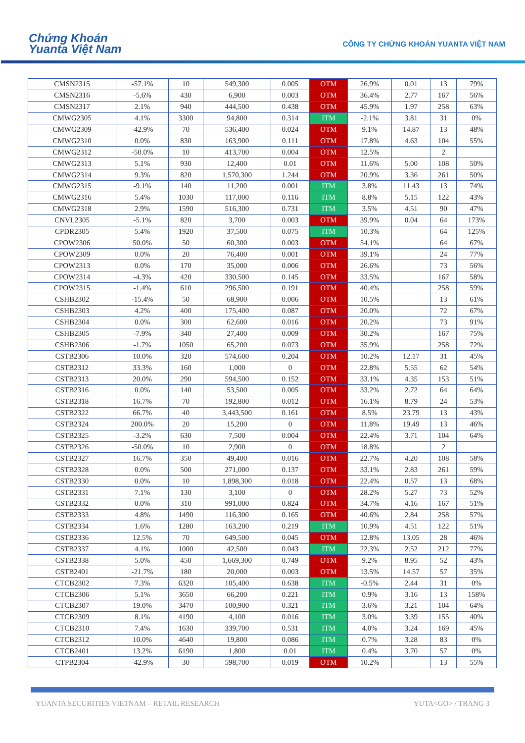Chứng Khoán
Yuanta Việt Nam
CÔNG TY CHỨNG KHOÁN YUANTA VIỆT NAM
| CMSN2315 | -57.1% | 10 | 549,300 | 0.005 | OTM | 26.9% | 0.01 | 13 | 79% |
| CMSN2316 | -5.6% | 430 | 6,900 | 0.003 | OTM | 36.4% | 2.77 | 167 | 56% |
| CMSN2317 | 2.1% | 940 | 444,500 | 0.438 | OTM | 45.9% | 1.97 | 258 | 63% |
| CMWG2305 | 4.1% | 3300 | 94,800 | 0.314 | ITM | -2.1% | 3.81 | 31 | 0% |
| CMWG2309 | -42.9% | 70 | 536,400 | 0.024 | OTM | 9.1% | 14.87 | 13 | 48% |
| CMWG2310 | 0.0% | 830 | 163,900 | 0.111 | OTM | 17.8% | 4.63 | 104 | 55% |
| CMWG2312 | -50.0% | 10 | 413,700 | 0.004 | OTM | 12.5% | | 2 | |
| CMWG2313 | 5.1% | 930 | 12,400 | 0.01 | OTM | 11.6% | 5.00 | 108 | 50% |
| CMWG2314 | 9.3% | 820 | 1,570,300 | 1.244 | OTM | 20.9% | 3.36 | 261 | 50% |
| CMWG2315 | -9.1% | 140 | 11,200 | 0.001 | ITM | 3.8% | 11.43 | 13 | 74% |
| CMWG2316 | 5.4% | 1030 | 117,000 | 0.116 | ITM | 8.8% | 5.15 | 122 | 43% |
| CMWG2318 | 2.9% | 1590 | 516,300 | 0.731 | ITM | 3.5% | 4.51 | 90 | 47% |
| CNVL2305 | -5.1% | 820 | 3,700 | 0.003 | OTM | 39.9% | 0.04 | 64 | 173% |
| CPDR2305 | 5.4% | 1920 | 37,500 | 0.075 | ITM | 10.3% | | 64 | 125% |
| CPOW2306 | 50.0% | 50 | 60,300 | 0.003 | OTM | 54.1% | | 64 | 67% |
| CPOW2309 | 0.0% | 20 | 76,400 | 0.001 | OTM | 39.1% | | 24 | 77% |
| CPOW2313 | 0.0% | 170 | 35,000 | 0.006 | OTM | 26.6% | | 73 | 56% |
| CPOW2314 | -4.3% | 420 | 330,500 | 0.145 | OTM | 33.5% | | 167 | 58% |
| CPOW2315 | -1.4% | 610 | 296,500 | 0.191 | OTM | 40.4% | | 258 | 59% |
| CSHB2302 | -15.4% | 50 | 68,900 | 0.006 | OTM | 10.5% | | 13 | 61% |
| CSHB2303 | 4.2% | 400 | 175,400 | 0.087 | OTM | 20.0% | | 72 | 67% |
| CSHB2304 | 0.0% | 300 | 62,600 | 0.016 | OTM | 20.2% | | 73 | 91% |
| CSHB2305 | -7.9% | 340 | 27,400 | 0.009 | OTM | 30.2% | | 167 | 75% |
| CSHB2306 | -1.7% | 1050 | 65,200 | 0.073 | OTM | 35.9% | | 258 | 72% |
| CSTB2306 | 10.0% | 320 | 574,600 | 0.204 | OTM | 10.2% | 12.17 | 31 | 45% |
| CSTB2312 | 33.3% | 160 | 1,000 | 0 | OTM | 22.8% | 5.55 | 62 | 54% |
| CSTB2313 | 20.0% | 290 | 594,500 | 0.152 | OTM | 33.1% | 4.35 | 153 | 51% |
| CSTB2316 | 0.0% | 140 | 53,500 | 0.005 | OTM | 33.2% | 2.72 | 64 | 64% |
| CSTB2318 | 16.7% | 70 | 192,800 | 0.012 | OTM | 16.1% | 8.79 | 24 | 53% |
| CSTB2322 | 66.7% | 40 | 3,443,500 | 0.161 | OTM | 8.5% | 23.79 | 13 | 43% |
| CSTB2324 | 200.0% | 20 | 15,200 | 0 | OTM | 11.8% | 19.49 | 13 | 46% |
| CSTB2325 | -3.2% | 630 | 7,500 | 0.004 | OTM | 22.4% | 3.71 | 104 | 64% |
| CSTB2326 | -50.0% | 10 | 2,900 | 0 | OTM | 18.8% | | 2 | |
| CSTB2327 | 16.7% | 350 | 49,400 | 0.016 | OTM | 22.7% | 4.20 | 108 | 58% |
| CSTB2328 | 0.0% | 500 | 271,000 | 0.137 | OTM | 33.1% | 2.83 | 261 | 59% |
| CSTB2330 | 0.0% | 10 | 1,898,300 | 0.018 | OTM | 22.4% | 0.57 | 13 | 68% |
| CSTB2331 | 7.1% | 130 | 3,100 | 0 | OTM | 28.2% | 5.27 | 73 | 52% |
| CSTB2332 | 0.0% | 310 | 991,000 | 0.824 | OTM | 34.7% | 4.16 | 167 | 51% |
| CSTB2333 | 4.8% | 1490 | 116,300 | 0.165 | OTM | 40.6% | 2.84 | 258 | 57% |
| CSTB2334 | 1.6% | 1280 | 163,200 | 0.219 | ITM | 10.9% | 4.51 | 122 | 51% |
| CSTB2336 | 12.5% | 70 | 649,500 | 0.045 | OTM | 12.8% | 13.05 | 28 | 46% |
| CSTB2337 | 4.1% | 1000 | 42,500 | 0.043 | ITM | 22.3% | 2.52 | 212 | 77% |
| CSTB2338 | 5.0% | 450 | 1,669,300 | 0.749 | OTM | 9.2% | 8.95 | 52 | 43% |
| CSTB2401 | -21.7% | 180 | 20,000 | 0.003 | OTM | 13.5% | 14.57 | 57 | 35% |
| CTCB2302 | 7.3% | 6320 | 105,400 | 0.638 | ITM | -0.5% | 2.44 | 31 | 0% |
| CTCB2306 | 5.1% | 3650 | 66,200 | 0.221 | ITM | 0.9% | 3.16 | 13 | 158% |
| CTCB2307 | 19.0% | 3470 | 100,900 | 0.321 | ITM | 3.6% | 3.21 | 104 | 64% |
| CTCB2309 | 8.1% | 4190 | 4,100 | 0.016 | ITM | 3.0% | 3.39 | 155 | 40% |
| CTCB2310 | 7.4% | 1630 | 339,700 | 0.531 | ITM | 4.0% | 3.24 | 169 | 45% |
| CTCB2312 | 10.0% | 4640 | 19,800 | 0.086 | ITM | 0.7% | 3.28 | 83 | 0% |
| CTCB2401 | 13.2% | 6190 | 1,800 | 0.01 | ITM | 0.4% | 3.70 | 57 | 0% |
| CTPB2304 | -42.9% | 30 | 598,700 | 0.019 | OTM | 10.2% | | 13 | 55% |
YUANTA SECURITIES VIETNAM – RETAIL RESEARCH YUTA<GO> / TRANG 3